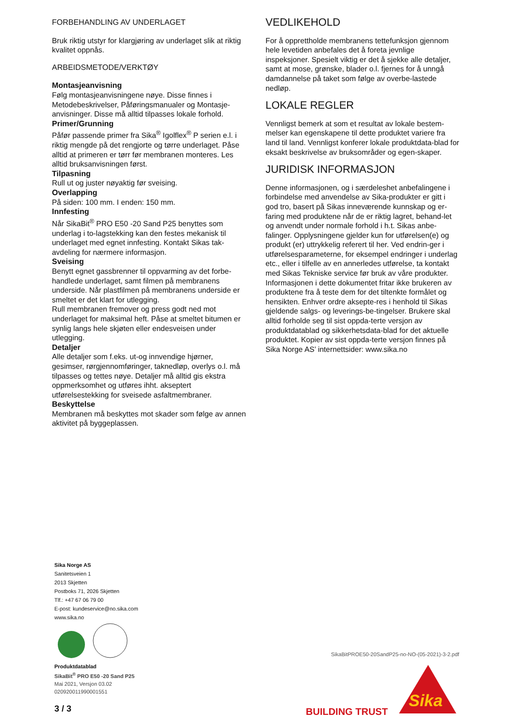FORBEHANDLING AV UNDERLAGET
Bruk riktig utstyr for klargjøring av underlaget slik at riktig kvalitet oppnås.
ARBEIDSMETODE/VERKTØY
Montasjeanvisning
Følg montasjeanvisningene nøye. Disse finnes i Metodebeskrivelser, Påføringsmanualer og Montasje-anvisninger. Disse må alltid tilpasses lokale forhold.
Primer/Grunning
Påfør passende primer fra Sika<sup>®</sup> Igolflex<sup>®</sup> P serien e.l. i riktig mengde på det rengjorte og tørre underlaget. Påse alltid at primeren er tørr før membranen monteres. Les alltid bruksanvisningen først.
Tilpasning
Rull ut og juster nøyaktig før sveising.
Overlapping
På siden: 100 mm. I enden: 150 mm.
Innfesting
Når SikaBit<sup>®</sup> PRO E50 -20 Sand P25 benyttes som underlag i to-lagstekking kan den festes mekanisk til underlaget med egnet innfesting. Kontakt Sikas tak-avdeling for nærmere informasjon.
Sveising
Benytt egnet gassbrenner til oppvarming av det forbe-handlede underlaget, samt filmen på membranens underside. Når plastfilmen på membranens underside er smeltet er det klart for utlegging.
Rull membranen fremover og press godt ned mot underlaget for maksimal heft. Påse at smeltet bitumen er synlig langs hele skjøten eller endesveisen under utlegging.
Detaljer
Alle detaljer som f.eks. ut-og innvendige hjørner, gesimser, rørgjennomføringer, taknedløp, overlys o.l. må tilpasses og tettes nøye. Detaljer må alltid gis ekstra oppmerksomhet og utføres ihht. akseptert utførelsestekking for sveisede asfaltmembraner.
Beskyttelse
Membranen må beskyttes mot skader som følge av annen aktivitet på byggeplassen.
VEDLIKEHOLD
For å opprettholde membranens tettefunksjon gjennom hele levetiden anbefales det å foreta jevnlige inspeksjoner. Spesielt viktig er det å sjekke alle detaljer, samt at mose, grønske, blader o.l. fjernes for å unngå damdannelse på taket som følge av overbe-lastede nedløp.
LOKALE REGLER
Vennligst bemerk at som et resultat av lokale bestem-melser kan egenskapene til dette produktet variere fra land til land. Vennligst konferer lokale produktdata-blad for eksakt beskrivelse av bruksområder og egen-skaper.
JURIDISK INFORMASJON
Denne informasjonen, og i særdeleshet anbefalingene i forbindelse med anvendelse av Sika-produkter er gitt i god tro, basert på Sikas inneværende kunnskap og er-faring med produktene når de er riktig lagret, behand-let og anvendt under normale forhold i h.t. Sikas anbe-falinger. Opplysningene gjelder kun for utførelsen(e) og produkt (er) uttrykkelig referert til her. Ved endrin-ger i utførelsesparameterne, for eksempel endringer i underlag etc., eller i tilfelle av en annerledes utførelse, ta kontakt med Sikas Tekniske service før bruk av våre produkter. Informasjonen i dette dokumentet fritar ikke brukeren av produktene fra å teste dem for det tiltenkte formålet og hensikten. Enhver ordre aksepte-res i henhold til Sikas gjeldende salgs- og leverings-be-tingelser. Brukere skal alltid forholde seg til sist oppda-terte versjon av produktdatablad og sikkerhetsdata-blad for det aktuelle produktet. Kopier av sist oppda-terte versjon finnes på Sika Norge AS’ internettsider: www.sika.no
Sika Norge AS
Sanitetsveien 1
2013 Skjetten
Postboks 71, 2026 Skjetten
Tlf.: +47 67 06 79 00
E-post: kundeservice@no.sika.com
www.sika.no
Produktdatablad
SikaBit<sup>®</sup> PRO E50 -20 Sand P25
Mai 2021, Versjon 03.02
020920011990001551
SikaBitPROE50-20SandP25-no-NO-(05-2021)-3-2.pdf
3 / 3 BUILDING TRUST
Sika